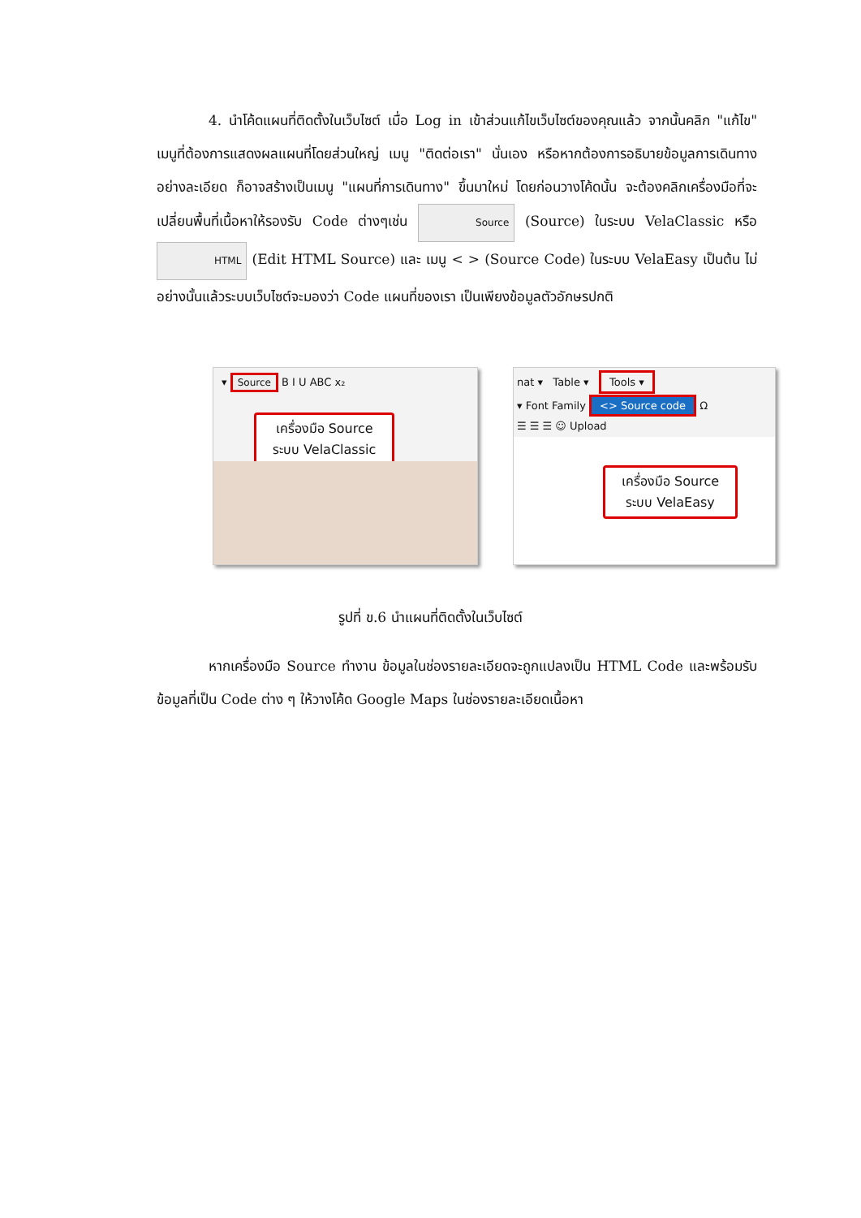4. นำโค้ดแผนที่ติดตั้งในเว็บไซต์ เมื่อ Log in เข้าส่วนแก้ไขเว็บไซต์ของคุณแล้ว จากนั้นคลิก "แก้ไข" เมนูที่ต้องการแสดงผลแผนที่โดยส่วนใหญ่ เมนู "ติดต่อเรา" นั่นเอง หรือหากต้องการอธิบายข้อมูลการเดินทางอย่างละเอียด ก็อาจสร้างเป็นเมนู "แผนที่การเดินทาง" ขึ้นมาใหม่ โดยก่อนวางโค้ดนั้น จะต้องคลิกเครื่องมือที่จะเปลี่ยนพื้นที่เนื้อหาให้รองรับ Code ต่างๆเช่น Source (Source) ในระบบ VelaClassic หรือ HTML (Edit HTML Source) และ เมนู < > (Source Code) ในระบบ VelaEasy เป็นต้น ไม่อย่างนั้นแล้วระบบเว็บไซต์จะมองว่า Code แผนที่ของเรา เป็นเพียงข้อมูลตัวอักษรปกติ
▾ Source B I U ABC x₂
เครื่องมือ Source
ระบบ VelaClassic
nat ▾ Table ▾ Tools ▾
▾ Font Family <> Source code Ω
☰ ☰ ☰ ☺ Upload
เครื่องมือ Source
ระบบ VelaEasy
รูปที่ ข.6 นำแผนที่ติดตั้งในเว็บไซต์
หากเครื่องมือ Source ทำงาน ข้อมูลในช่องรายละเอียดจะถูกแปลงเป็น HTML Code และพร้อมรับข้อมูลที่เป็น Code ต่าง ๆ ให้วางโค้ด Google Maps ในช่องรายละเอียดเนื้อหา